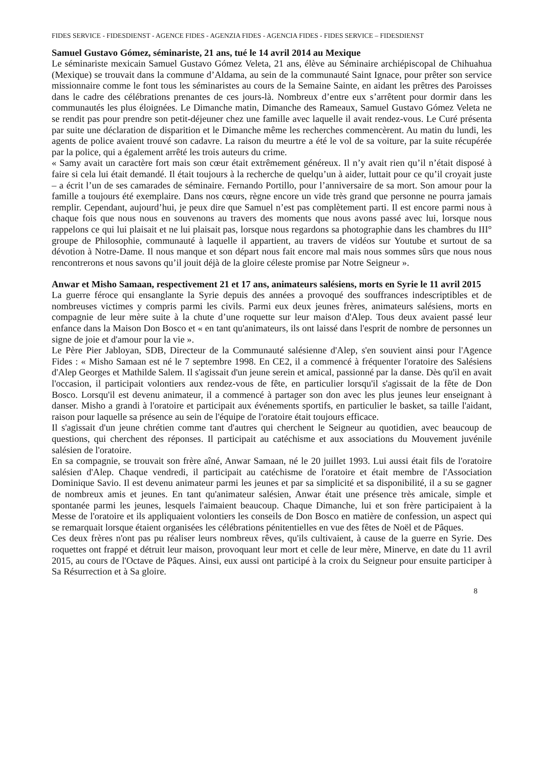FIDES SERVICE - FIDESDIENST - AGENCE FIDES - AGENZIA FIDES - AGENCIA FIDES - FIDES SERVICE – FIDESDIENST
Samuel Gustavo Gómez, séminariste, 21 ans, tué le 14 avril 2014 au Mexique
Le séminariste mexicain Samuel Gustavo Gómez Veleta, 21 ans, élève au Séminaire archiépiscopal de Chihuahua (Mexique) se trouvait dans la commune d’Aldama, au sein de la communauté Saint Ignace, pour prêter son service missionnaire comme le font tous les séminaristes au cours de la Semaine Sainte, en aidant les prêtres des Paroisses dans le cadre des célébrations prenantes de ces jours-là. Nombreux d’entre eux s’arrêtent pour dormir dans les communautés les plus éloignées. Le Dimanche matin, Dimanche des Rameaux, Samuel Gustavo Gómez Veleta ne se rendit pas pour prendre son petit-déjeuner chez une famille avec laquelle il avait rendez-vous. Le Curé présenta par suite une déclaration de disparition et le Dimanche même les recherches commencèrent. Au matin du lundi, les agents de police avaient trouvé son cadavre. La raison du meurtre a été le vol de sa voiture, par la suite récupérée par la police, qui a également arrêté les trois auteurs du crime.
« Samy avait un caractère fort mais son cœur était extrêmement généreux. Il n’y avait rien qu’il n’était disposé à faire si cela lui était demandé. Il était toujours à la recherche de quelqu’un à aider, luttait pour ce qu’il croyait juste – a écrit l’un de ses camarades de séminaire. Fernando Portillo, pour l’anniversaire de sa mort. Son amour pour la famille a toujours été exemplaire. Dans nos cœurs, règne encore un vide très grand que personne ne pourra jamais remplir. Cependant, aujourd’hui, je peux dire que Samuel n’est pas complètement parti. Il est encore parmi nous à chaque fois que nous nous en souvenons au travers des moments que nous avons passé avec lui, lorsque nous rappelons ce qui lui plaisait et ne lui plaisait pas, lorsque nous regardons sa photographie dans les chambres du III° groupe de Philosophie, communauté à laquelle il appartient, au travers de vidéos sur Youtube et surtout de sa dévotion à Notre-Dame. Il nous manque et son départ nous fait encore mal mais nous sommes sûrs que nous nous rencontrerons et nous savons qu’il jouit déjà de la gloire céleste promise par Notre Seigneur ».
Anwar et Misho Samaan, respectivement 21 et 17 ans, animateurs salésiens, morts en Syrie le 11 avril 2015
La guerre féroce qui ensanglante la Syrie depuis des années a provoqué des souffrances indescriptibles et de nombreuses victimes y compris parmi les civils. Parmi eux deux jeunes frères, animateurs salésiens, morts en compagnie de leur mère suite à la chute d’une roquette sur leur maison d'Alep. Tous deux avaient passé leur enfance dans la Maison Don Bosco et « en tant qu'animateurs, ils ont laissé dans l'esprit de nombre de personnes un signe de joie et d'amour pour la vie ».
Le Père Pier Jabloyan, SDB, Directeur de la Communauté salésienne d'Alep, s'en souvient ainsi pour l'Agence Fides : « Misho Samaan est né le 7 septembre 1998. En CE2, il a commencé à fréquenter l'oratoire des Salésiens d'Alep Georges et Mathilde Salem. Il s'agissait d'un jeune serein et amical, passionné par la danse. Dès qu'il en avait l'occasion, il participait volontiers aux rendez-vous de fête, en particulier lorsqu'il s'agissait de la fête de Don Bosco. Lorsqu'il est devenu animateur, il a commencé à partager son don avec les plus jeunes leur enseignant à danser. Misho a grandi à l'oratoire et participait aux événements sportifs, en particulier le basket, sa taille l'aidant, raison pour laquelle sa présence au sein de l'équipe de l'oratoire était toujours efficace.
Il s'agissait d'un jeune chrétien comme tant d'autres qui cherchent le Seigneur au quotidien, avec beaucoup de questions, qui cherchent des réponses. Il participait au catéchisme et aux associations du Mouvement juvénile salésien de l'oratoire.
En sa compagnie, se trouvait son frère aîné, Anwar Samaan, né le 20 juillet 1993. Lui aussi était fils de l'oratoire salésien d'Alep. Chaque vendredi, il participait au catéchisme de l'oratoire et était membre de l'Association Dominique Savio. Il est devenu animateur parmi les jeunes et par sa simplicité et sa disponibilité, il a su se gagner de nombreux amis et jeunes. En tant qu'animateur salésien, Anwar était une présence très amicale, simple et spontanée parmi les jeunes, lesquels l'aimaient beaucoup. Chaque Dimanche, lui et son frère participaient à la Messe de l'oratoire et ils appliquaient volontiers les conseils de Don Bosco en matière de confession, un aspect qui se remarquait lorsque étaient organisées les célébrations pénitentielles en vue des fêtes de Noël et de Pâques.
Ces deux frères n'ont pas pu réaliser leurs nombreux rêves, qu'ils cultivaient, à cause de la guerre en Syrie. Des roquettes ont frappé et détruit leur maison, provoquant leur mort et celle de leur mère, Minerve, en date du 11 avril 2015, au cours de l'Octave de Pâques. Ainsi, eux aussi ont participé à la croix du Seigneur pour ensuite participer à Sa Résurrection et à Sa gloire.
8